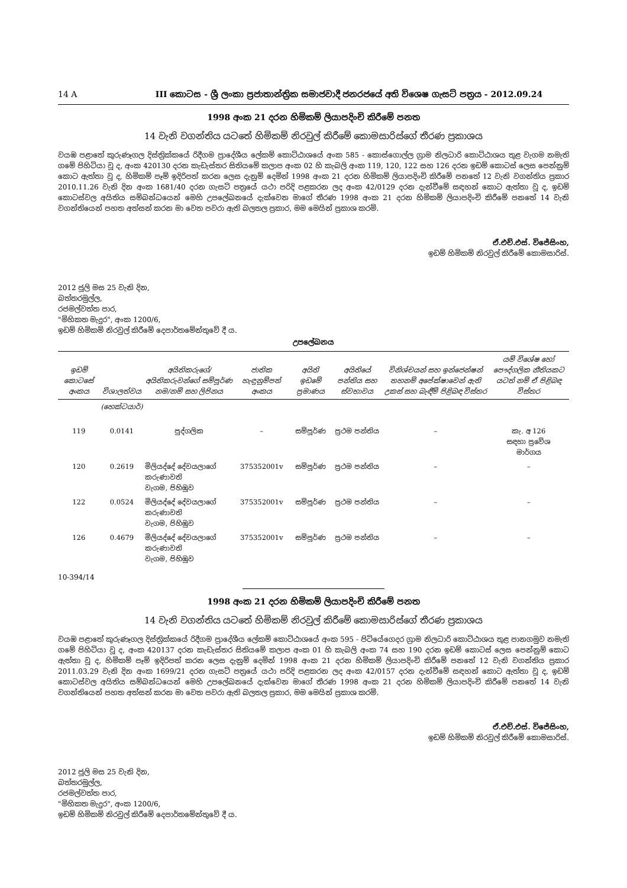14 A III කොටස - ශ්‍රී ලංකා ප්‍රජාතාන්ත්‍රික සමාජවාදී ජනරජයේ අති විශෙෂ ගැසට් පත්‍රය - 2012.09.24
1998 අංක 21 දරන හිමිකම් ලියාපදිංචි කිරීමේ පනත
14 වැනි වගන්තිය යටතේ හිමිකම් නිරවුල් කිරීමේ කොමසාරිස්ගේ තීරණ ප්‍රකාශය
වයඹ පළාතේ කුරුණෑගල දිස්ත්‍රික්කයේ රිදීගම ප්‍රාදේශීය ලේකම් කොට්ඨාශයේ අංක 585 - කොස්ගොල්ල ග්‍රාම නිලධාරි කොට්ඨාශය තුළ වැගම නමැති ගමේ පිහිටියා වූ ද, අංක 420130 දරන කැඩැස්තර සිතියමේ කලාප අංක 02 හි කැබලි අංක 119, 120, 122 සහ 126 දරන ඉඩම් කොටස් ලෙස පෙන්නුම් කොට ඇත්තා වූ ද, හිමිකම් පෑම් ඉදිරිපත් කරන ලෙස දැනුම් දෙමින් 1998 අංක 21 දරන හිමිකම් ලියාපදිංචි කිරීමේ පනතේ 12 වැනි වගන්තිය ප්‍රකාර 2010.11.26 වැනි දින අංක 1681/40 දරන ගැසට් පත්‍රයේ යථා පරිදි පළකරන ලද අංක 42/0129 දරන දැන්වීමේ සඳහන් කොට ඇත්තා වූ ද, ඉඩම් කොටස්වල අයිතිය සම්බන්ධයෙන් මෙහි උපලේඛනයේ දැක්වෙන මාගේ තීරණ 1998 අංක 21 දරන හිමිකම් ලියාපදිංචි කිරීමේ පනතේ 14 වැනි වගන්තියෙන් පහත අත්සන් කරන මා වෙත පවරා ඇති බලතල ප්‍රකාර, මම මෙයින් ප්‍රකාශ කරමි.
ඒ.එච්.එස්. විජේසිංහ,
ඉඩම් හිමිකම් නිරවුල් කිරීමේ කොමසාරිස්.
2012 ජූලි මස 25 වැනි දින,
බත්තරමුල්ල,
රජමල්වත්ත පාර,
"මිහිකත මැදුර", අංක 1200/6,
ඉඩම් හිමිකම් නිරවුල් කිරීමේ දෙපාර්තමේන්තුවේ දී ය.
උපලේඛනය
| ඉඩම් කොටසේ අංකය | විශාලත්වය | අයිතිකරුගේ/අයිතිකරුවන්ගේ සම්පූර්ණ නම/නම් සහ ලිපිනය | ජාතික හැඳුනුම්පත් අංකය | අයිති ඉඩමේ ප්‍රමාණය | අයිතියේ පන්තිය සහ ස්වභාවය | විනිශ්චයන් සහ ඉන්ජෙන්ෂන් තහනම් අපේක්ෂාවෙන් ඇති උකස් සහ බැඳීම් පිළිබඳ විස්තර | යම් විශේෂ හෝ පෞද්ගලික නීතියකට යටත් නම් ඒ පිළිබඳ විස්තර |
| --- | --- | --- | --- | --- | --- | --- | --- |
| | (හෙක්ටයාර්) | | | | | | |
| 119 | 0.0141 | පුද්ගලික | – | සම්පූර්ණ | ප්‍රථම පන්තිය | – | කැ. අ 126 සඳහා ප්‍රවේශ මාර්ගය |
| 120 | 0.2619 | මිලියද්දේ දේවයලාගේ කරුණාවති වැගම, පිහිඹුව | 375352001v | සම්පූර්ණ | ප්‍රථම පන්තිය | – | – |
| 122 | 0.0524 | මිලියද්දේ දේවයලාගේ කරුණාවති වැගම, පිහිඹුව | 375352001v | සම්පූර්ණ | ප්‍රථම පන්තිය | – | – |
| 126 | 0.4679 | මිලියද්දේ දේවයලාගේ කරුණාවති වැගම, පිහිඹුව | 375352001v | සම්පූර්ණ | ප්‍රථම පන්තිය | – | – |
10-394/14
1998 අංක 21 දරන හිමිකම් ලියාපදිංචි කිරීමේ පනත
14 වැනි වගන්තිය යටතේ හිමිකම් නිරවුල් කිරීමේ කොමසාරිස්ගේ තීරණ ප්‍රකාශය
වයඹ පළාතේ කුරුණෑගල දිස්ත්‍රික්කයේ රිදීගම ප්‍රාදේශීය ලේකම් කොට්ඨාශයේ අංක 595 - පිටියේගෙදර ග්‍රාම නිලධාරි කොට්ඨාශය තුළ පානගමුව නමැති ගමේ පිහිටියා වූ ද, අංක 420137 දරන කැඩැස්තර සිතියමේ කලාප අංක 01 හි කැබලි අංක 74 සහ 190 දරන ඉඩම් කොටස් ලෙස පෙන්නුම් කොට ඇත්තා වූ ද, හිමිකම් පෑම් ඉදිරිපත් කරන ලෙස දැනුම් දෙමින් 1998 අංක 21 දරන හිමිකම් ලියාපදිංචි කිරීමේ පනතේ 12 වැනි වගන්තිය ප්‍රකාර 2011.03.29 වැනි දින අංක 1699/21 දරන ගැසට් පත්‍රයේ යථා පරිදි පළකරන ලද අංක 42/0157 දරන දැන්වීමේ සඳහන් කොට ඇත්තා වූ ද, ඉඩම් කොටස්වල අයිතිය සම්බන්ධයෙන් මෙහි උපලේඛනයේ දැක්වෙන මාගේ තීරණ 1998 අංක 21 දරන හිමිකම් ලියාපදිංචි කිරීමේ පනතේ 14 වැනි වගන්තියෙන් පහත අත්සන් කරන මා වෙත පවරා ඇති බලතල ප්‍රකාර, මම මෙයින් ප්‍රකාශ කරමි.
ඒ.එච්.එස්. විජේසිංහ,
ඉඩම් හිමිකම් නිරවුල් කිරීමේ කොමසාරිස්.
2012 ජූලි මස 25 වැනි දින,
බත්තරමුල්ල,
රජමල්වත්ත පාර,
"මිහිකත මැදුර", අංක 1200/6,
ඉඩම් හිමිකම් නිරවුල් කිරීමේ දෙපාර්තමේන්තුවේ දී ය.